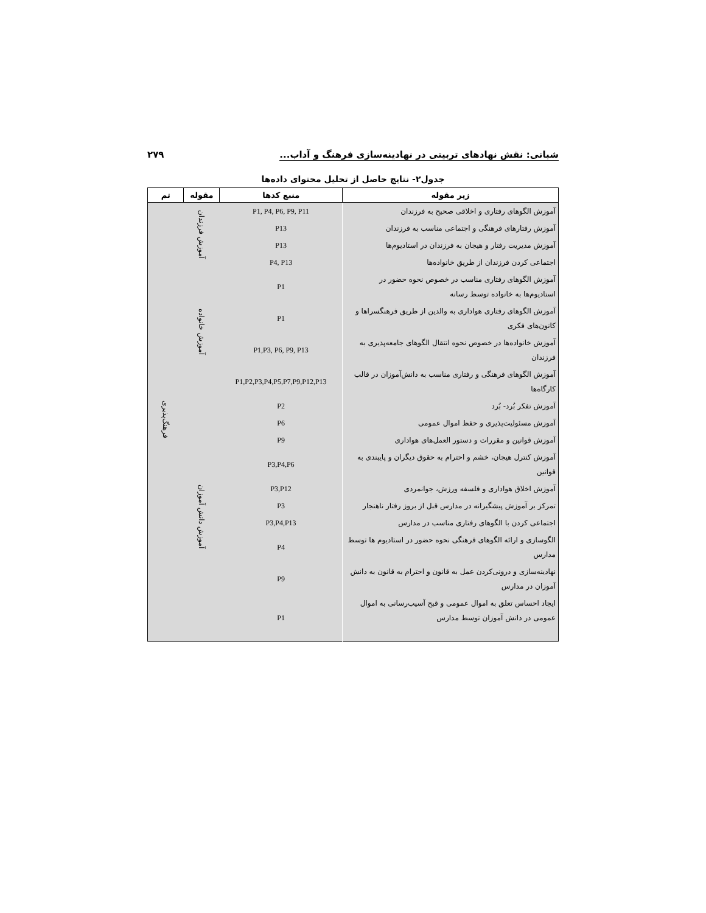شبانی: نقش نهادهای تربیتی در نهادینه‌سازی فرهنگ و آداب... ۲۷۹
جدول۲- نتایج حاصل از تحلیل محتوای داده‌ها
| زیر مقوله | منبع کدها | مقوله | تم |
| --- | --- | --- | --- |
| آموزش الگوهای رفتاری و اخلاقی صحیح به فرزندان | P1, P4, P6, P9, P11 | آموزش فرزندان | فرهنگ‌پذیری |
| آموزش رفتارهای فرهنگی و اجتماعی مناسب به فرزندان | P13 | | |
| آموزش مدیریت رفتار و هیجان به فرزندان در استادیوم‌ها | P13 | | |
| اجتماعی کردن فرزندان از طریق خانواده‌ها | P4, P13 | | |
| آموزش الگوهای رفتاری مناسب در خصوص نحوه حضور در استادیوم‌ها به خانواده توسط رسانه | P1 | آموزش خانواده | |
| آموزش الگوهای رفتاری هواداری به والدین از طریق فرهنگسراها و کانون‌های فکری | P1 | | |
| آموزش خانواده‌ها در خصوص نحوه انتقال الگوهای جامعه‌پذیری به فرزندان | P1,P3, P6, P9, P13 | | |
| آموزش الگوهای فرهنگی و رفتاری مناسب به دانش‌آموزان در قالب کارگاه‌ها | P1,P2,P3,P4,P5,P7,P9,P12,P13 | | |
| آموزش تفکر بُرد- بُرد | P2 | آموزش دانش آموزان | |
| آموزش مسئولیت‌پذیری و حفظ اموال عمومی | P6 | | |
| آموزش قوانین و مقررات و دستور العمل‌های هواداری | P9 | | |
| آموزش کنترل هیجان، خشم و احترام به حقوق دیگران و پایبندی به قوانین | P3,P4,P6 | | |
| آموزش اخلاق هواداری و فلسفه ورزش، جوانمردی | P3,P12 | | |
| تمرکز بر آموزش پیشگیرانه در مدارس قبل از بروز رفتار ناهنجار | P3 | | |
| اجتماعی کردن با الگوهای رفتاری مناسب در مدارس | P3,P4,P13 | | |
| الگوسازی و ارائه الگوهای فرهنگی نحوه حضور در استادیوم ها توسط مدارس | P4 | | |
| نهادینه‌سازی و درونی‌کردن عمل به قانون و احترام به قانون به دانش آموزان در مدارس | P9 | | |
| ایجاد احساس تعلق به اموال عمومی و قبح آسیب‌رسانی به اموال عمومی در دانش آموزان توسط مدارس | P1 | | |